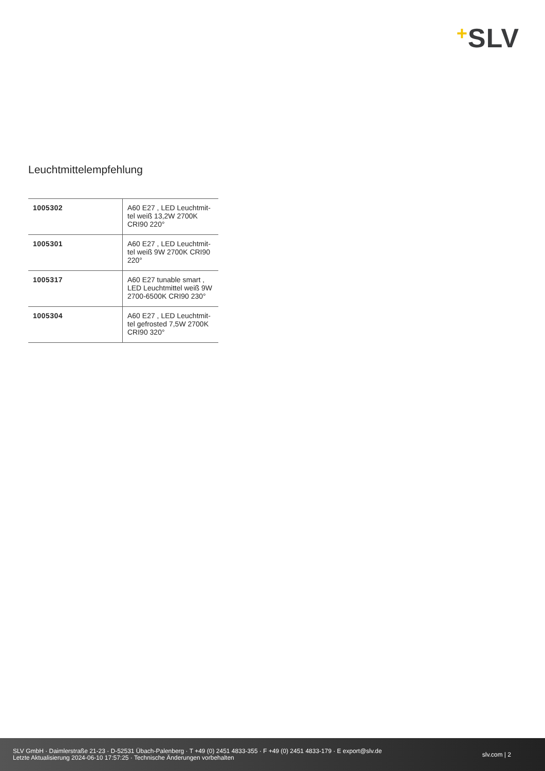+SLV
Leuchtmittelempfehlung
| 1005302 | A60 E27 , LED Leuchtmit-tel weiß 13,2W 2700K CRI90 220° |
| 1005301 | A60 E27 , LED Leuchtmit-tel weiß 9W 2700K CRI90 220° |
| 1005317 | A60 E27 tunable smart , LED Leuchtmittel weiß 9W 2700-6500K CRI90 230° |
| 1005304 | A60 E27 , LED Leuchtmit-tel gefrosted 7,5W 2700K CRI90 320° |
SLV GmbH · Daimlerstraße 21-23 · D-52531 Übach-Palenberg · T +49 (0) 2451 4833-355 · F +49 (0) 2451 4833-179 · E export@slv.de
Letzte Aktualisierung 2024-06-10 17:57:25 · Technische Änderungen vorbehalten
slv.com | 2